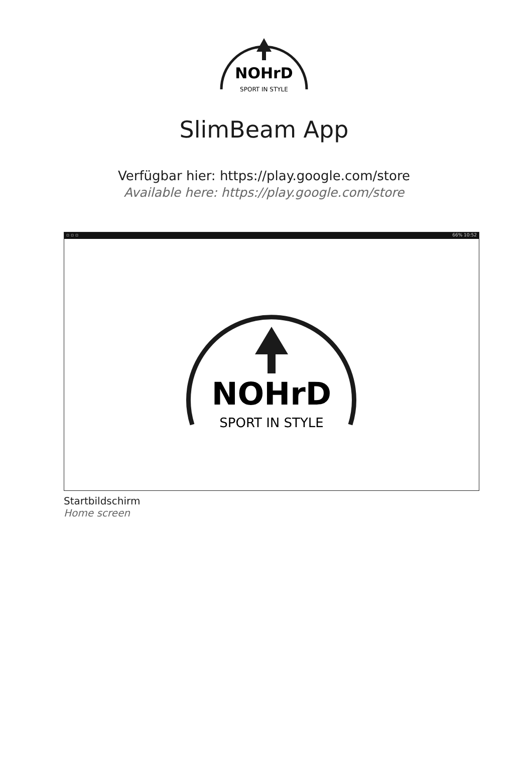NOHrD
SPORT IN STYLE
SlimBeam App
Verfügbar hier: https://play.google.com/store
Available here: https://play.google.com/store
▫ ▫ ▫ 66% 10:52
NOHrD
SPORT IN STYLE
Startbildschirm
Home screen